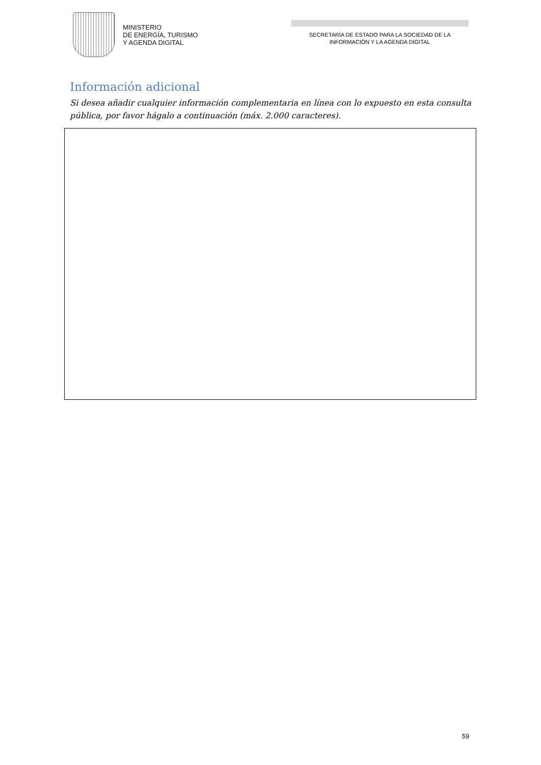MINISTERIO
DE ENERGÍA, TURISMO
Y AGENDA DIGITAL
SECRETARÍA DE ESTADO PARA LA SOCIEDAD DE LA
INFORMACIÓN Y LA AGENDA DIGITAL
Información adicional
Si desea añadir cualquier información complementaria en línea con lo expuesto en esta consulta pública, por favor hágalo a continuación (máx. 2.000 caracteres).
59